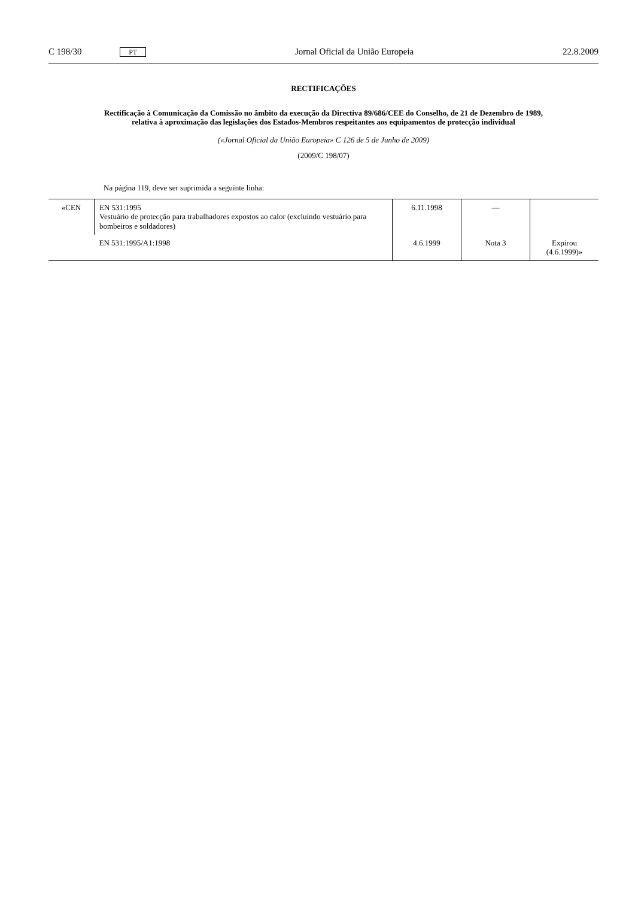C 198/30 PT Jornal Oficial da União Europeia 22.8.2009
RECTIFICAÇÕES
Rectificação à Comunicação da Comissão no âmbito da execução da Directiva 89/686/CEE do Conselho, de 21 de Dezembro de 1989, relativa à aproximação das legislações dos Estados-Membros respeitantes aos equipamentos de protecção individual
(«Jornal Oficial da União Europeia» C 126 de 5 de Junho de 2009)
(2009/C 198/07)
Na página 119, deve ser suprimida a seguinte linha:
| «CEN | EN 531:1995 Vestuário de protecção para trabalhadores expostos ao calor (excluindo vestuário para bombeiros e soldadores) | 6.11.1998 | — | |
| | EN 531:1995/A1:1998 | 4.6.1999 | Nota 3 | Expirou (4.6.1999)» |